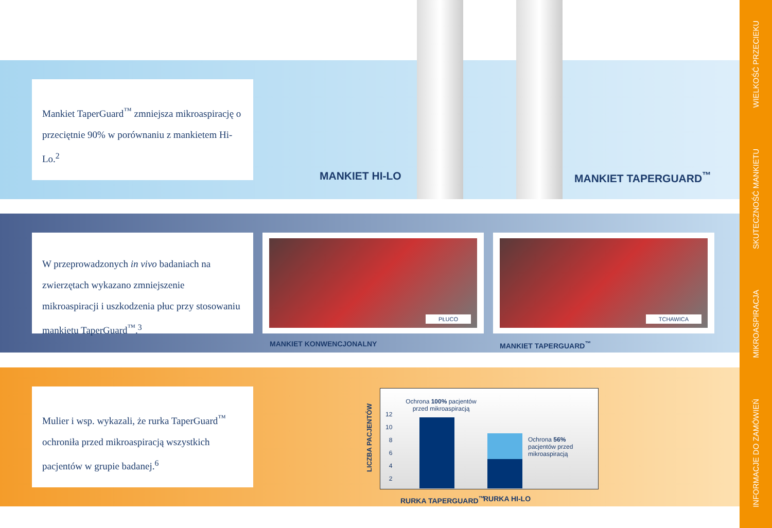Mankiet TaperGuard<sup>™</sup> zmniejsza mikroaspirację o przeciętnie 90% w porównaniu z mankietem Hi-Lo.<sup>2</sup>
MANKIET HI-LO MANKIET TAPERGUARD<sup>™</sup>
W przeprowadzonych in vivo badaniach na zwierzętach wykazano zmniejszenie mikroaspiracji i uszkodzenia płuc przy stosowaniu mankietu TaperGuard<sup>™</sup>.<sup>3</sup>
PŁUCO TCHAWICA
MANKIET KONWENCJONALNY MANKIET TAPERGUARD<sup>™</sup>
Mulier i wsp. wykazali, że rurka TaperGuard<sup>™</sup> ochroniła przed mikroaspiracją wszystkich pacjentów w grupie badanej.<sup>6</sup>
LICZBA PACJENTÓW
Ochrona 100% pacjentów przed mikroaspiracją
12
10
8
6
4
2
Ochrona 56% pacjentów przed mikroaspiracją
RURKA TAPERGUARD<sup>™</sup> RURKA HI-LO
WIELKOŚĆ PRZECIEKU
SKUTECZNOŚĆ MANKIETU
MIKROASPIRACJA
INFORMACJE DO ZAMÓWIEŃ